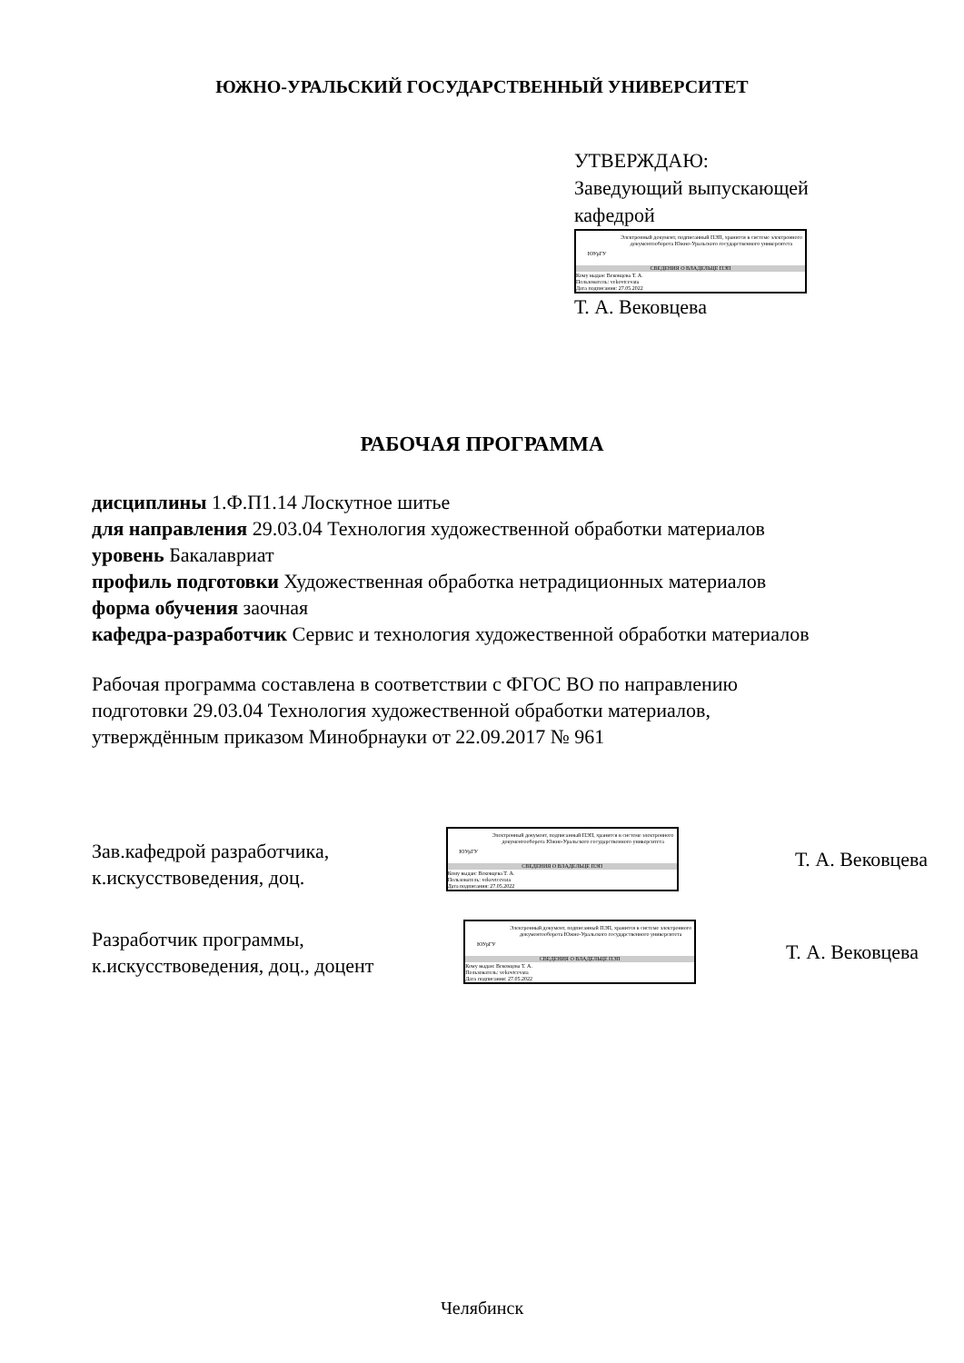ЮЖНО-УРАЛЬСКИЙ ГОСУДАРСТВЕННЫЙ УНИВЕРСИТЕТ
УТВЕРЖДАЮ:
Заведующий выпускающей
кафедрой
ЮУрГУ
Электронный документ, подписанный ПЭП, хранится в системе электронного документооборота Южно-Уральского государственного университета
СВЕДЕНИЯ О ВЛАДЕЛЬЦЕ ПЭП
Кому выдан: Вековцева Т. А.
Пользователь: vekovtcevata
Дата подписания: 27.05.2022
Т. А. Вековцева
РАБОЧАЯ ПРОГРАММА
дисциплины 1.Ф.П1.14 Лоскутное шитье
для направления 29.03.04 Технология художественной обработки материалов
уровень Бакалавриат
профиль подготовки Художественная обработка нетрадиционных материалов
форма обучения заочная
кафедра-разработчик Сервис и технология художественной обработки материалов
Рабочая программа составлена в соответствии с ФГОС ВО по направлению
подготовки 29.03.04 Технология художественной обработки материалов,
утверждённым приказом Минобрнауки от 22.09.2017 № 961
Зав.кафедрой разработчика,
к.искусствоведения, доц.
ЮУрГУ
Электронный документ, подписанный ПЭП, хранится в системе электронного документооборота Южно-Уральского государственного университета
СВЕДЕНИЯ О ВЛАДЕЛЬЦЕ ПЭП
Кому выдан: Вековцева Т. А.
Пользователь: vekovtcevata
Дата подписания: 27.05.2022
Т. А. Вековцева
Разработчик программы,
к.искусствоведения, доц., доцент
ЮУрГУ
Электронный документ, подписанный ПЭП, хранится в системе электронного документооборота Южно-Уральского государственного университета
СВЕДЕНИЯ О ВЛАДЕЛЬЦЕ ПЭП
Кому выдан: Вековцева Т. А.
Пользователь: vekovtcevata
Дата подписания: 27.05.2022
Т. А. Вековцева
Челябинск